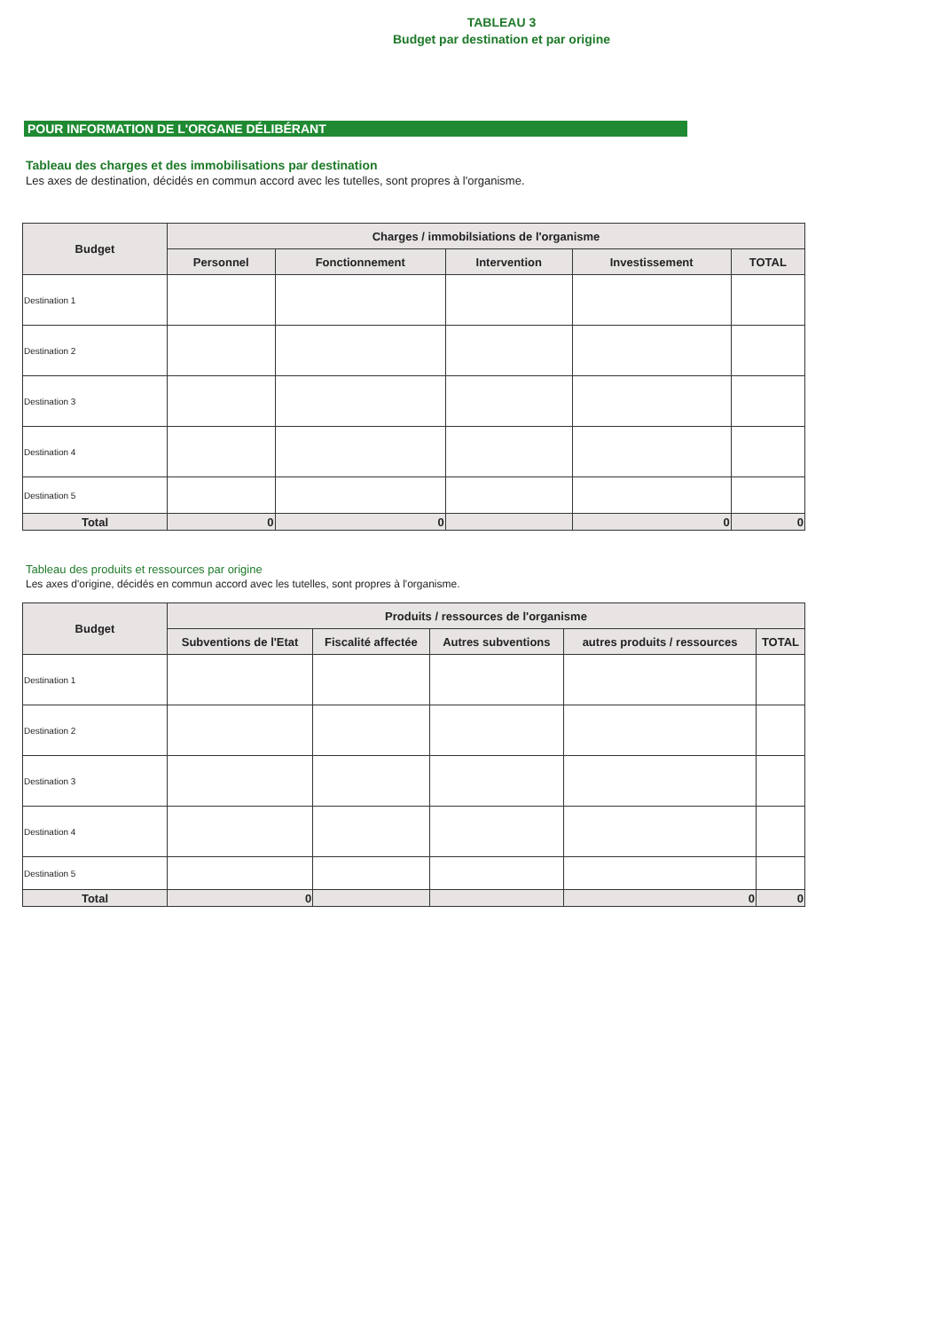TABLEAU 3
Budget par destination et par origine
POUR INFORMATION DE L'ORGANE DÉLIBÉRANT
Tableau des charges et des immobilisations par destination
Les axes de destination, décidés en commun accord avec les tutelles, sont propres à l'organisme.
| Budget | Charges / immobilsiations de l'organisme | | | | |
| --- | --- | --- | --- | --- | --- |
| | Personnel | Fonctionnement | Intervention | Investissement | TOTAL |
| Destination 1 | | | | | |
| Destination 2 | | | | | |
| Destination 3 | | | | | |
| Destination 4 | | | | | |
| Destination 5 | | | | | |
| Total | 0 | 0 | | 0 | 0 |
Tableau des produits et ressources par origine
Les axes d'origine, décidés en commun accord avec les tutelles, sont propres à l'organisme.
| Budget | Produits / ressources de l'organisme | | | | |
| --- | --- | --- | --- | --- | --- |
| | Subventions de l'Etat | Fiscalité affectée | Autres subventions | autres produits / ressources | TOTAL |
| Destination 1 | | | | | |
| Destination 2 | | | | | |
| Destination 3 | | | | | |
| Destination 4 | | | | | |
| Destination 5 | | | | | |
| Total | 0 | | | 0 | 0 |